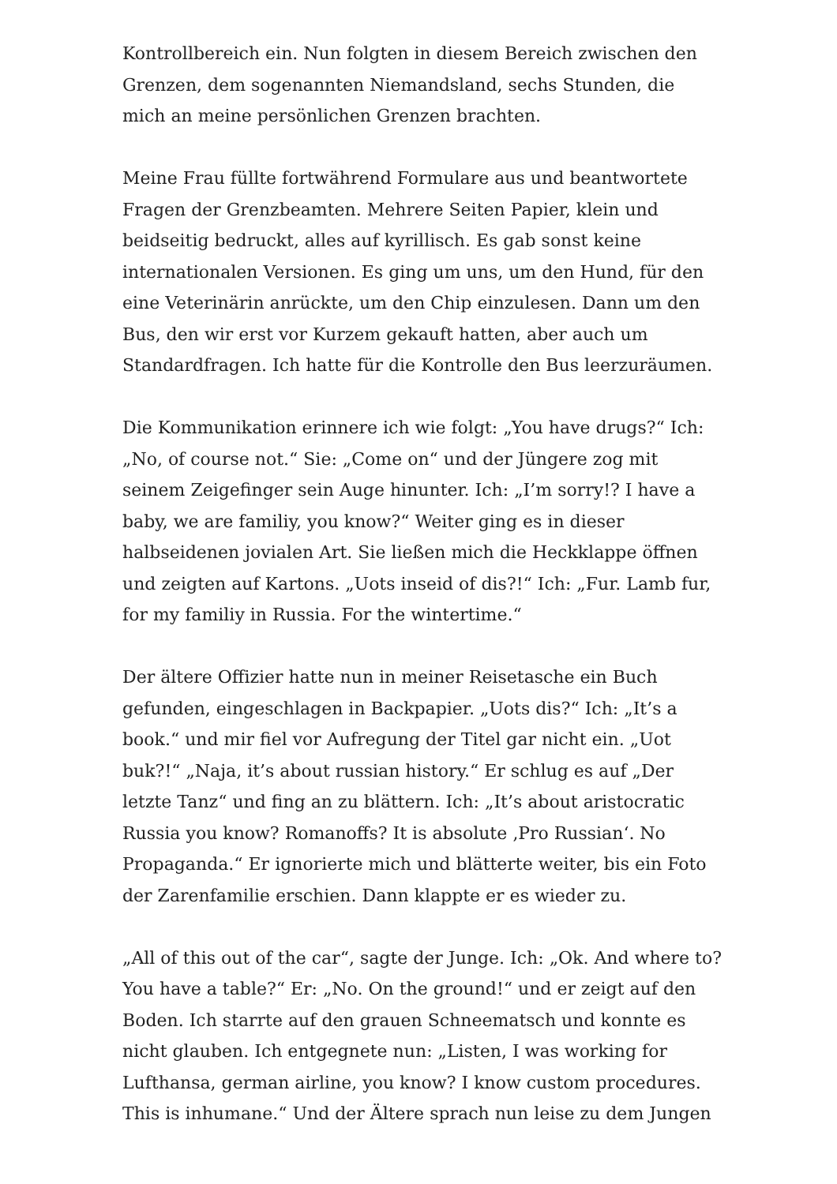Kontrollbereich ein. Nun folgten in diesem Bereich zwischen den Grenzen, dem sogenannten Niemandsland, sechs Stunden, die mich an meine persönlichen Grenzen brachten.
Meine Frau füllte fortwährend Formulare aus und beantwortete Fragen der Grenzbeamten. Mehrere Seiten Papier, klein und beidseitig bedruckt, alles auf kyrillisch. Es gab sonst keine internationalen Versionen. Es ging um uns, um den Hund, für den eine Veterinärin anrückte, um den Chip einzulesen. Dann um den Bus, den wir erst vor Kurzem gekauft hatten, aber auch um Standardfragen. Ich hatte für die Kontrolle den Bus leerzuräumen.
Die Kommunikation erinnere ich wie folgt: „You have drugs?“ Ich: „No, of course not.“ Sie: „Come on“ und der Jüngere zog mit seinem Zeigefinger sein Auge hinunter. Ich: „I’m sorry!? I have a baby, we are familiy, you know?“ Weiter ging es in dieser halbseidenen jovialen Art. Sie ließen mich die Heckklappe öffnen und zeigten auf Kartons. „Uots inseid of dis?!“ Ich: „Fur. Lamb fur, for my familiy in Russia. For the wintertime.“
Der ältere Offizier hatte nun in meiner Reisetasche ein Buch gefunden, eingeschlagen in Backpapier. „Uots dis?“ Ich: „It’s a book.“ und mir fiel vor Aufregung der Titel gar nicht ein. „Uot buk?!“ „Naja, it’s about russian history.“ Er schlug es auf „Der letzte Tanz“ und fing an zu blättern. Ich: „It’s about aristocratic Russia you know? Romanoffs? It is absolute ‚Pro Russian‘. No Propaganda.“ Er ignorierte mich und blätterte weiter, bis ein Foto der Zarenfamilie erschien. Dann klappte er es wieder zu.
„All of this out of the car“, sagte der Junge. Ich: „Ok. And where to? You have a table?“ Er: „No. On the ground!“ und er zeigt auf den Boden. Ich starrte auf den grauen Schneematsch und konnte es nicht glauben. Ich entgegnete nun: „Listen, I was working for Lufthansa, german airline, you know? I know custom procedures. This is inhumane.“ Und der Ältere sprach nun leise zu dem Jungen